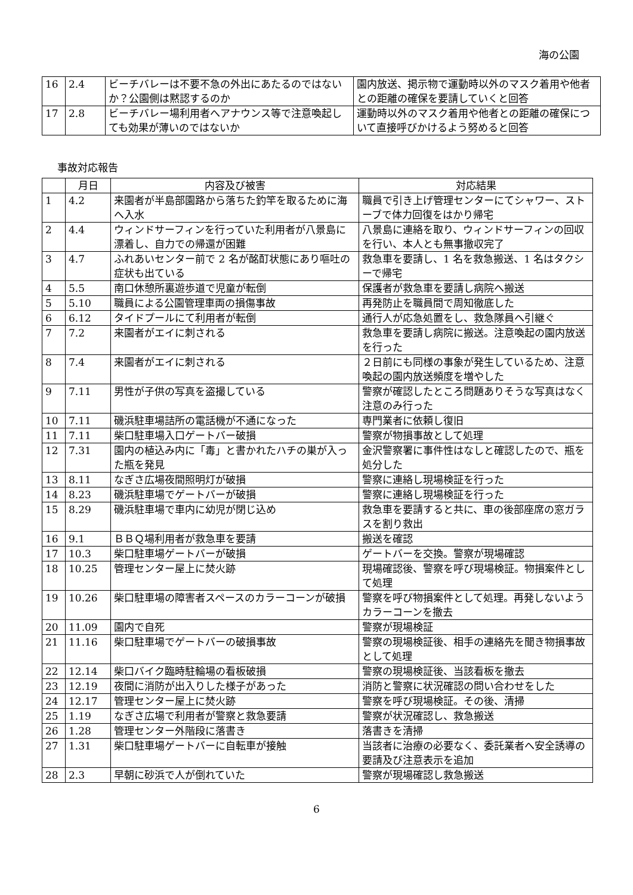海の公園
| 16 | 2.4 | ビーチバレーは不要不急の外出にあたるのではないか？公園側は黙認するのか | 園内放送、掲示物で運動時以外のマスク着用や他者との距離の確保を要請していくと回答 |
| 17 | 2.8 | ビーチバレー場利用者へアナウンス等で注意喚起しても効果が薄いのではないか | 運動時以外のマスク着用や他者との距離の確保について直接呼びかけるよう努めると回答 |
事故対応報告
| | 月日 | 内容及び被害 | 対応結果 |
| --- | --- | --- | --- |
| 1 | 4.2 | 来園者が半島部園路から落ちた釣竿を取るために海へ入水 | 職員で引き上げ管理センターにてシャワー、ストーブで体力回復をはかり帰宅 |
| 2 | 4.4 | ウィンドサーフィンを行っていた利用者が八景島に漂着し、自力での帰還が困難 | 八景島に連絡を取り、ウィンドサーフィンの回収を行い、本人とも無事撤収完了 |
| 3 | 4.7 | ふれあいセンター前で 2 名が酩酊状態にあり嘔吐の症状も出ている | 救急車を要請し、1 名を救急搬送、1 名はタクシーで帰宅 |
| 4 | 5.5 | 南口休憩所裏遊歩道で児童が転倒 | 保護者が救急車を要請し病院へ搬送 |
| 5 | 5.10 | 職員による公園管理車両の損傷事故 | 再発防止を職員間で周知徹底した |
| 6 | 6.12 | タイドプールにて利用者が転倒 | 通行人が応急処置をし、救急隊員へ引継ぐ |
| 7 | 7.2 | 来園者がエイに刺される | 救急車を要請し病院に搬送。注意喚起の園内放送を行った |
| 8 | 7.4 | 来園者がエイに刺される | ２日前にも同様の事象が発生しているため、注意喚起の園内放送頻度を増やした |
| 9 | 7.11 | 男性が子供の写真を盗撮している | 警察が確認したところ問題ありそうな写真はなく注意のみ行った |
| 10 | 7.11 | 磯浜駐車場詰所の電話機が不通になった | 専門業者に依頼し復旧 |
| 11 | 7.11 | 柴口駐車場入口ゲートバー破損 | 警察が物損事故として処理 |
| 12 | 7.31 | 園内の植込み内に「毒」と書かれたハチの巣が入った瓶を発見 | 金沢警察署に事件性はなしと確認したので、瓶を処分した |
| 13 | 8.11 | なぎさ広場夜間照明灯が破損 | 警察に連絡し現場検証を行った |
| 14 | 8.23 | 磯浜駐車場でゲートバーが破損 | 警察に連絡し現場検証を行った |
| 15 | 8.29 | 磯浜駐車場で車内に幼児が閉じ込め | 救急車を要請すると共に、車の後部座席の窓ガラスを割り救出 |
| 16 | 9.1 | ＢＢＱ場利用者が救急車を要請 | 搬送を確認 |
| 17 | 10.3 | 柴口駐車場ゲートバーが破損 | ゲートバーを交換。警察が現場確認 |
| 18 | 10.25 | 管理センター屋上に焚火跡 | 現場確認後、警察を呼び現場検証。物損案件として処理 |
| 19 | 10.26 | 柴口駐車場の障害者スペースのカラーコーンが破損 | 警察を呼び物損案件として処理。再発しないようカラーコーンを撤去 |
| 20 | 11.09 | 園内で自死 | 警察が現場検証 |
| 21 | 11.16 | 柴口駐車場でゲートバーの破損事故 | 警察の現場検証後、相手の連絡先を聞き物損事故として処理 |
| 22 | 12.14 | 柴口バイク臨時駐輪場の看板破損 | 警察の現場検証後、当該看板を撤去 |
| 23 | 12.19 | 夜間に消防が出入りした様子があった | 消防と警察に状況確認の問い合わせをした |
| 24 | 12.17 | 管理センター屋上に焚火跡 | 警察を呼び現場検証。その後、清掃 |
| 25 | 1.19 | なぎさ広場で利用者が警察と救急要請 | 警察が状況確認し、救急搬送 |
| 26 | 1.28 | 管理センター外階段に落書き | 落書きを清掃 |
| 27 | 1.31 | 柴口駐車場ゲートバーに自転車が接触 | 当該者に治療の必要なく、委託業者へ安全誘導の要請及び注意表示を追加 |
| 28 | 2.3 | 早朝に砂浜で人が倒れていた | 警察が現場確認し救急搬送 |
6